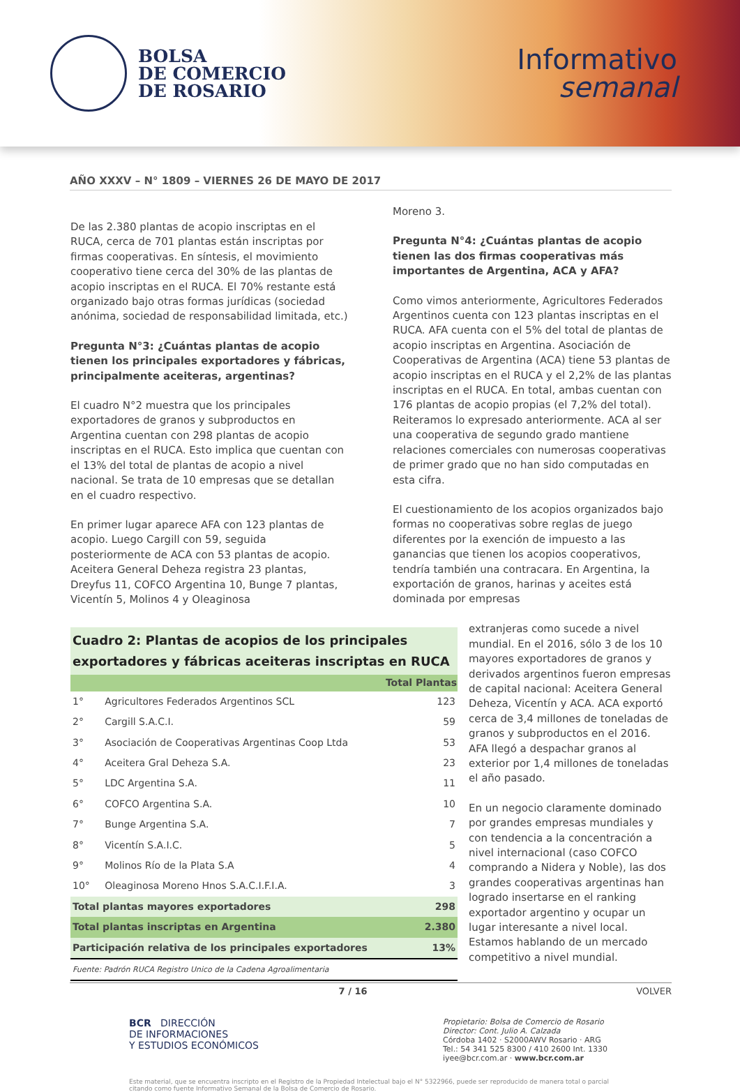BOLSA
DE COMERCIO
DE ROSARIO
Informativo
semanal
AÑO XXXV – N° 1809 – VIERNES 26 DE MAYO DE 2017
De las 2.380 plantas de acopio inscriptas en el RUCA, cerca de 701 plantas están inscriptas por firmas cooperativas. En síntesis, el movimiento cooperativo tiene cerca del 30% de las plantas de acopio inscriptas en el RUCA. El 70% restante está organizado bajo otras formas jurídicas (sociedad anónima, sociedad de responsabilidad limitada, etc.)
Pregunta N°3: ¿Cuántas plantas de acopio tienen los principales exportadores y fábricas, principalmente aceiteras, argentinas?
El cuadro N°2 muestra que los principales exportadores de granos y subproductos en Argentina cuentan con 298 plantas de acopio inscriptas en el RUCA. Esto implica que cuentan con el 13% del total de plantas de acopio a nivel nacional. Se trata de 10 empresas que se detallan en el cuadro respectivo.
En primer lugar aparece AFA con 123 plantas de acopio. Luego Cargill con 59, seguida posteriormente de ACA con 53 plantas de acopio. Aceitera General Deheza registra 23 plantas, Dreyfus 11, COFCO Argentina 10, Bunge 7 plantas, Vicentín 5, Molinos 4 y Oleaginosa
Moreno 3.
Pregunta N°4: ¿Cuántas plantas de acopio tienen las dos firmas cooperativas más importantes de Argentina, ACA y AFA?
Como vimos anteriormente, Agricultores Federados Argentinos cuenta con 123 plantas inscriptas en el RUCA. AFA cuenta con el 5% del total de plantas de acopio inscriptas en Argentina. Asociación de Cooperativas de Argentina (ACA) tiene 53 plantas de acopio inscriptas en el RUCA y el 2,2% de las plantas inscriptas en el RUCA. En total, ambas cuentan con 176 plantas de acopio propias (el 7,2% del total). Reiteramos lo expresado anteriormente. ACA al ser una cooperativa de segundo grado mantiene relaciones comerciales con numerosas cooperativas de primer grado que no han sido computadas en esta cifra.
El cuestionamiento de los acopios organizados bajo formas no cooperativas sobre reglas de juego diferentes por la exención de impuesto a las ganancias que tienen los acopios cooperativos, tendría también una contracara. En Argentina, la exportación de granos, harinas y aceites está dominada por empresas
| Cuadro 2: Plantas de acopios de los principales exportadores y fábricas aceiteras inscriptas en RUCA | | |
| | | Total Plantas |
| 1° | Agricultores Federados Argentinos SCL | 123 |
| 2° | Cargill S.A.C.I. | 59 |
| 3° | Asociación de Cooperativas Argentinas Coop Ltda | 53 |
| 4° | Aceitera Gral Deheza S.A. | 23 |
| 5° | LDC Argentina S.A. | 11 |
| 6° | COFCO Argentina S.A. | 10 |
| 7° | Bunge Argentina S.A. | 7 |
| 8° | Vicentín S.A.I.C. | 5 |
| 9° | Molinos Río de la Plata S.A | 4 |
| 10° | Oleaginosa Moreno Hnos S.A.C.I.F.I.A. | 3 |
| Total plantas mayores exportadores | | 298 |
| Total plantas inscriptas en Argentina | | 2.380 |
| Participación relativa de los principales exportadores | | 13% |
| Fuente: Padrón RUCA Registro Unico de la Cadena Agroalimentaria | | |
extranjeras como sucede a nivel mundial. En el 2016, sólo 3 de los 10 mayores exportadores de granos y derivados argentinos fueron empresas de capital nacional: Aceitera General Deheza, Vicentín y ACA. ACA exportó cerca de 3,4 millones de toneladas de granos y subproductos en el 2016. AFA llegó a despachar granos al exterior por 1,4 millones de toneladas el año pasado.
En un negocio claramente dominado por grandes empresas mundiales y con tendencia a la concentración a nivel internacional (caso COFCO comprando a Nidera y Noble), las dos grandes cooperativas argentinas han logrado insertarse en el ranking exportador argentino y ocupar un lugar interesante a nivel local. Estamos hablando de un mercado competitivo a nivel mundial.
7 / 16 VOLVER
BCR DIRECCIÓN
DE INFORMACIONES
Y ESTUDIOS ECONÓMICOS
Propietario: Bolsa de Comercio de Rosario
Director: Cont. Julio A. Calzada
Córdoba 1402 · S2000AWV Rosario · ARG
Tel.: 54 341 525 8300 / 410 2600 Int. 1330
iyee@bcr.com.ar · www.bcr.com.ar
Este material, que se encuentra inscripto en el Registro de la Propiedad Intelectual bajo el N° 5322966, puede ser reproducido de manera total o parcial citando como fuente Informativo Semanal de la Bolsa de Comercio de Rosario.